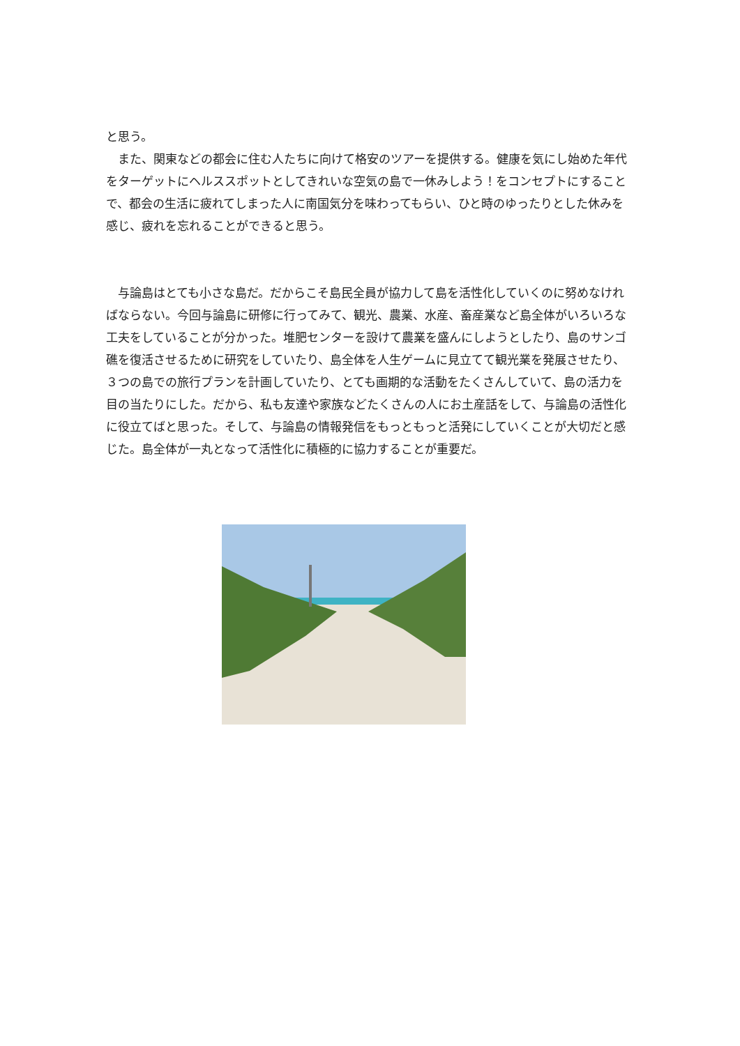と思う。
　また、関東などの都会に住む人たちに向けて格安のツアーを提供する。健康を気にし始めた年代をターゲットにヘルススポットとしてきれいな空気の島で一休みしよう！をコンセプトにすることで、都会の生活に疲れてしまった人に南国気分を味わってもらい、ひと時のゆったりとした休みを感じ、疲れを忘れることができると思う。
　与論島はとても小さな島だ。だからこそ島民全員が協力して島を活性化していくのに努めなければならない。今回与論島に研修に行ってみて、観光、農業、水産、畜産業など島全体がいろいろな工夫をしていることが分かった。堆肥センターを設けて農業を盛んにしようとしたり、島のサンゴ礁を復活させるために研究をしていたり、島全体を人生ゲームに見立てて観光業を発展させたり、３つの島での旅行プランを計画していたり、とても画期的な活動をたくさんしていて、島の活力を目の当たりにした。だから、私も友達や家族などたくさんの人にお土産話をして、与論島の活性化に役立てばと思った。そして、与論島の情報発信をもっともっと活発にしていくことが大切だと感じた。島全体が一丸となって活性化に積極的に協力することが重要だ。